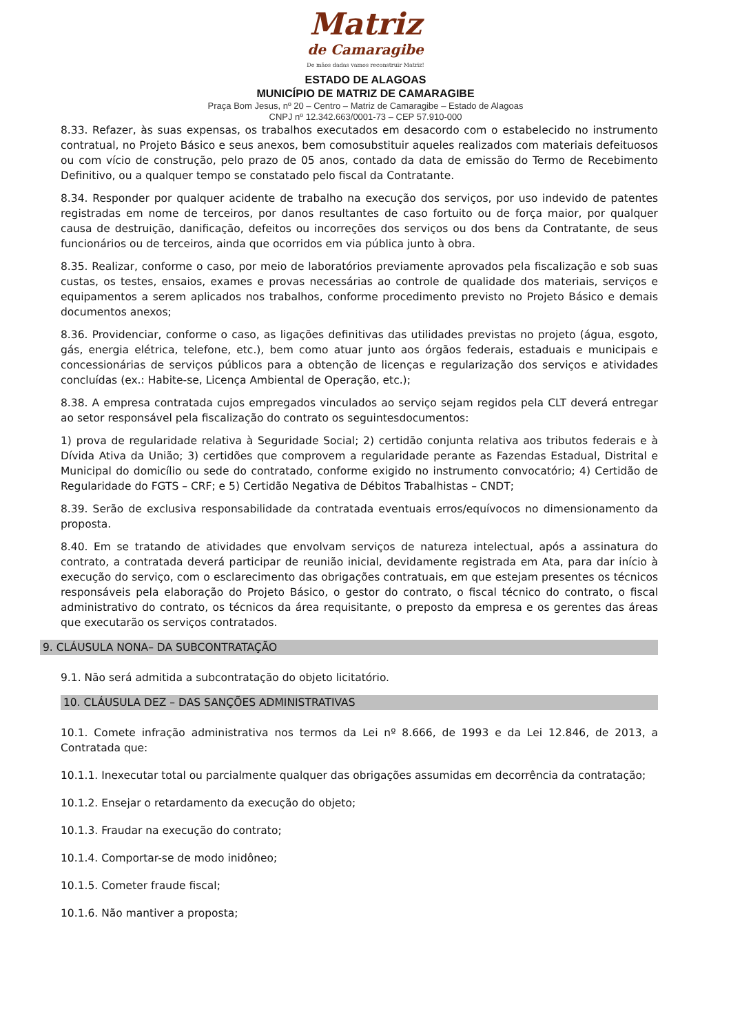Matriz
de Camaragibe
De mãos dadas vamos reconstruir Matriz!
ESTADO DE ALAGOAS
MUNICÍPIO DE MATRIZ DE CAMARAGIBE
Praça Bom Jesus, nº 20 – Centro – Matriz de Camaragibe – Estado de Alagoas
CNPJ nº 12.342.663/0001-73 – CEP 57.910-000
8.33. Refazer, às suas expensas, os trabalhos executados em desacordo com o estabelecido no instrumento contratual, no Projeto Básico e seus anexos, bem comosubstituir aqueles realizados com materiais defeituosos ou com vício de construção, pelo prazo de 05 anos, contado da data de emissão do Termo de Recebimento Definitivo, ou a qualquer tempo se constatado pelo fiscal da Contratante.
8.34. Responder por qualquer acidente de trabalho na execução dos serviços, por uso indevido de patentes registradas em nome de terceiros, por danos resultantes de caso fortuito ou de força maior, por qualquer causa de destruição, danificação, defeitos ou incorreções dos serviços ou dos bens da Contratante, de seus funcionários ou de terceiros, ainda que ocorridos em via pública junto à obra.
8.35. Realizar, conforme o caso, por meio de laboratórios previamente aprovados pela fiscalização e sob suas custas, os testes, ensaios, exames e provas necessárias ao controle de qualidade dos materiais, serviços e equipamentos a serem aplicados nos trabalhos, conforme procedimento previsto no Projeto Básico e demais documentos anexos;
8.36. Providenciar, conforme o caso, as ligações definitivas das utilidades previstas no projeto (água, esgoto, gás, energia elétrica, telefone, etc.), bem como atuar junto aos órgãos federais, estaduais e municipais e concessionárias de serviços públicos para a obtenção de licenças e regularização dos serviços e atividades concluídas (ex.: Habite-se, Licença Ambiental de Operação, etc.);
8.38. A empresa contratada cujos empregados vinculados ao serviço sejam regidos pela CLT deverá entregar ao setor responsável pela fiscalização do contrato os seguintesdocumentos:
1) prova de regularidade relativa à Seguridade Social; 2) certidão conjunta relativa aos tributos federais e à Dívida Ativa da União; 3) certidões que comprovem a regularidade perante as Fazendas Estadual, Distrital e Municipal do domicílio ou sede do contratado, conforme exigido no instrumento convocatório; 4) Certidão de Regularidade do FGTS – CRF; e 5) Certidão Negativa de Débitos Trabalhistas – CNDT;
8.39. Serão de exclusiva responsabilidade da contratada eventuais erros/equívocos no dimensionamento da proposta.
8.40. Em se tratando de atividades que envolvam serviços de natureza intelectual, após a assinatura do contrato, a contratada deverá participar de reunião inicial, devidamente registrada em Ata, para dar início à execução do serviço, com o esclarecimento das obrigações contratuais, em que estejam presentes os técnicos responsáveis pela elaboração do Projeto Básico, o gestor do contrato, o fiscal técnico do contrato, o fiscal administrativo do contrato, os técnicos da área requisitante, o preposto da empresa e os gerentes das áreas que executarão os serviços contratados.
9. CLÁUSULA NONA– DA SUBCONTRATAÇÃO
9.1. Não será admitida a subcontratação do objeto licitatório.
10. CLÁUSULA DEZ – DAS SANÇÕES ADMINISTRATIVAS
10.1. Comete infração administrativa nos termos da Lei nº 8.666, de 1993 e da Lei 12.846, de 2013, a Contratada que:
10.1.1. Inexecutar total ou parcialmente qualquer das obrigações assumidas em decorrência da contratação;
10.1.2. Ensejar o retardamento da execução do objeto;
10.1.3. Fraudar na execução do contrato;
10.1.4. Comportar-se de modo inidôneo;
10.1.5. Cometer fraude fiscal;
10.1.6. Não mantiver a proposta;